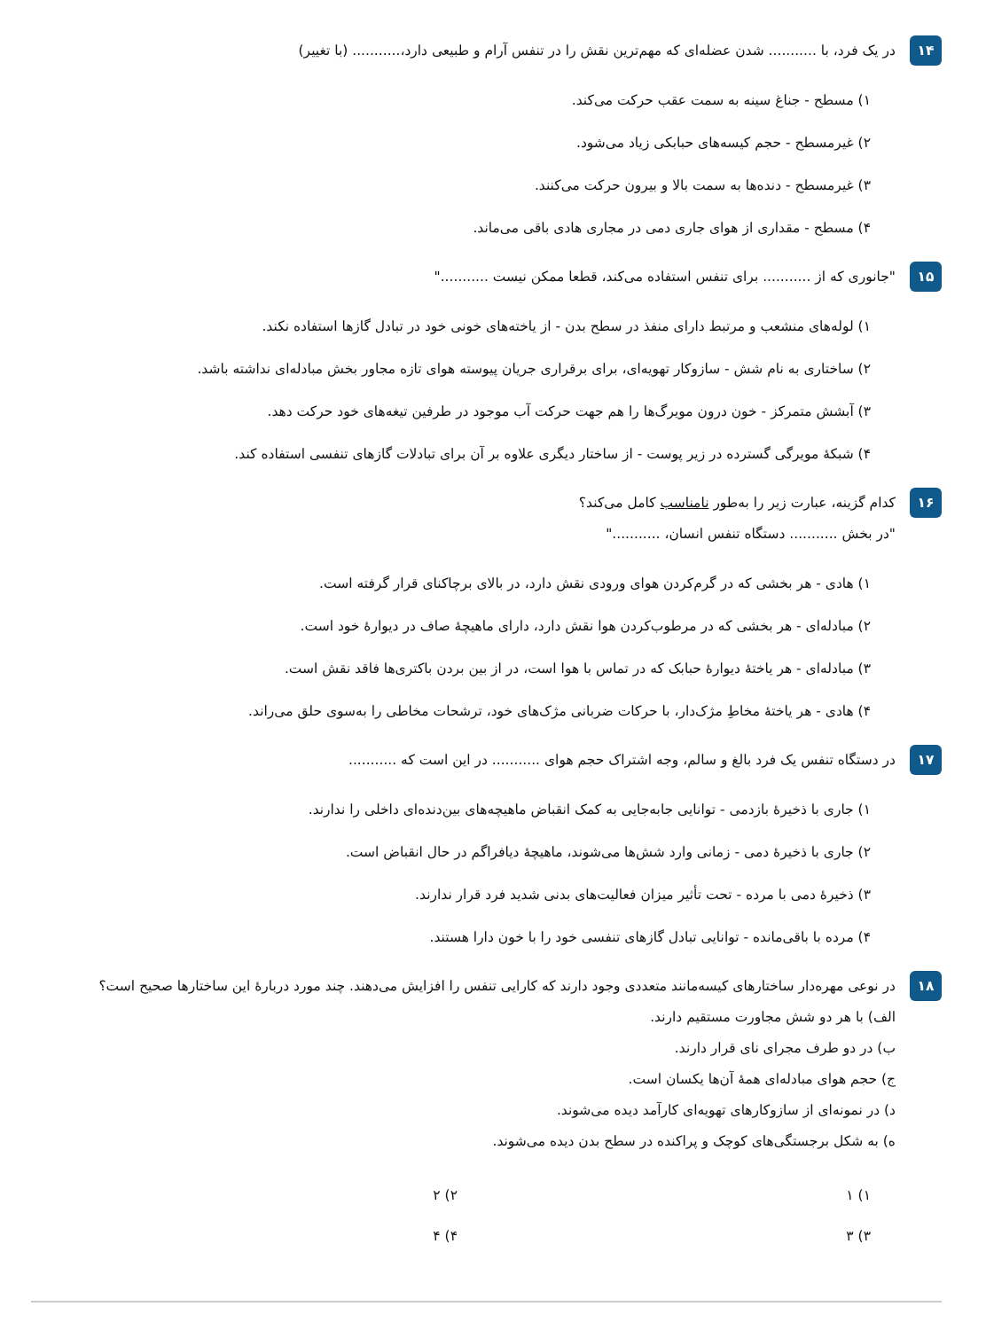۱۴
در یک فرد، با ........... شدن عضله‌ای که مهم‌ترین نقش را در تنفس آرام و طبیعی دارد،........... (با تغییر)
۱) مسطح - جناغ سینه به سمت عقب حرکت می‌کند.
۲) غیرمسطح - حجم کیسه‌های حبابکی زیاد می‌شود.
۳) غیرمسطح - دنده‌ها به سمت بالا و بیرون حرکت می‌کنند.
۴) مسطح - مقداری از هوای جاری دمی در مجاری هادی باقی می‌ماند.
۱۵
"جانوری که از ........... برای تنفس استفاده می‌کند، قطعا ممکن نیست ..........."
۱) لوله‌های منشعب و مرتبط دارای منفذ در سطح بدن - از یاخته‌های خونی خود در تبادل گازها استفاده نکند.
۲) ساختاری به نام شش - سازوکار تهویه‌ای، برای برقراری جریان پیوسته هوای تازه مجاور بخش مبادله‌ای نداشته باشد.
۳) آبشش متمرکز - خون درون مویرگ‌ها را هم جهت حرکت آب موجود در طرفین تیغه‌های خود حرکت دهد.
۴) شبکهٔ مویرگی گسترده در زیر پوست - از ساختار دیگری علاوه بر آن برای تبادلات گازهای تنفسی استفاده کند.
۱۶
کدام گزینه، عبارت زیر را به‌طور نامناسب کامل می‌کند؟
"در بخش ........... دستگاه تنفس انسان، ..........."
۱) هادی - هر بخشی که در گرم‌کردن هوای ورودی نقش دارد، در بالای برچاکنای قرار گرفته است.
۲) مبادله‌ای - هر بخشی که در مرطوب‌کردن هوا نقش دارد، دارای ماهیچهٔ صاف در دیوارهٔ خود است.
۳) مبادله‌ای - هر یاختهٔ دیوارهٔ حبابک که در تماس با هوا است، در از بین بردن باکتری‌ها فاقد نقش است.
۴) هادی - هر یاختهٔ مخاطِ مژک‌دار، با حرکات ضربانی مژک‌های خود، ترشحات مخاطی را به‌سوی حلق می‌راند.
۱۷
در دستگاه تنفس یک فرد بالغ و سالم، وجه اشتراک حجم هوای ........... در این است که ...........
۱) جاری با ذخیرهٔ بازدمی - توانایی جابه‌جایی به کمک انقباض ماهیچه‌های بین‌دنده‌ای داخلی را ندارند.
۲) جاری با ذخیرهٔ دمی - زمانی وارد شش‌ها می‌شوند، ماهیچهٔ دیافراگم در حال انقباض است.
۳) ذخیرهٔ دمی با مرده - تحت تأثیر میزان فعالیت‌های بدنی شدید فرد قرار ندارند.
۴) مرده با باقی‌مانده - توانایی تبادل گازهای تنفسی خود را با خون دارا هستند.
۱۸
در نوعی مهره‌دار ساختارهای کیسه‌مانند متعددی وجود دارند که کارایی تنفس را افزایش می‌دهند. چند مورد دربارهٔ این ساختارها صحیح است؟
الف) با هر دو شش مجاورت مستقیم دارند.
ب) در دو طرف مجرای نای قرار دارند.
ج) حجم هوای مبادله‌ای همهٔ آن‌ها یکسان است.
د) در نمونه‌ای از سازوکارهای تهویه‌ای کارآمد دیده می‌شوند.
ه) به شکل برجستگی‌های کوچک و پراکنده در سطح بدن دیده می‌شوند.
۱) ۱ ۲) ۲
۳) ۳ ۴) ۴